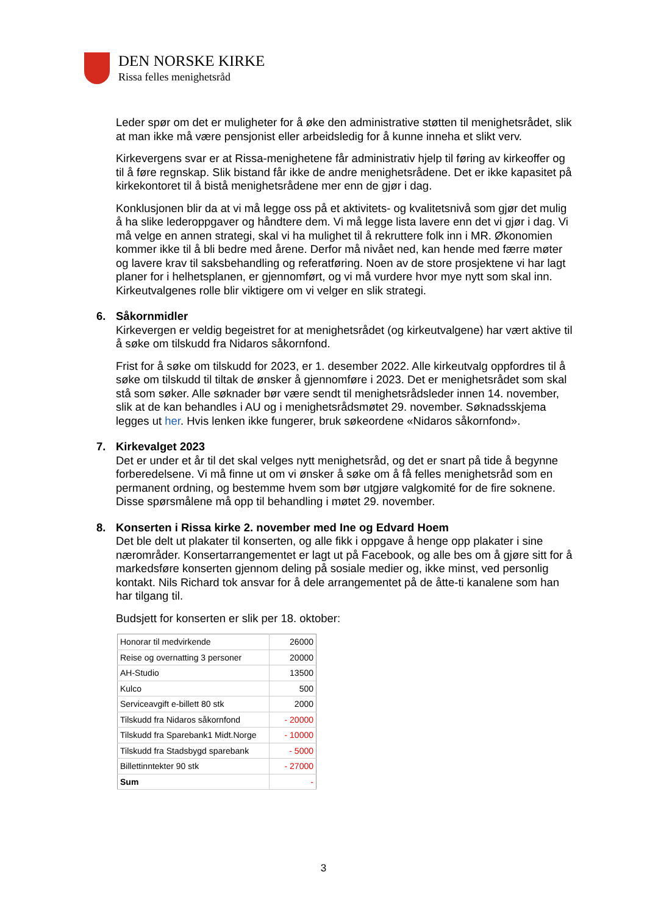DEN NORSKE KIRKE
Rissa felles menighetsråd
Leder spør om det er muligheter for å øke den administrative støtten til menighetsrådet, slik at man ikke må være pensjonist eller arbeidsledig for å kunne inneha et slikt verv.
Kirkevergens svar er at Rissa-menighetene får administrativ hjelp til føring av kirkeoffer og til å føre regnskap. Slik bistand får ikke de andre menighetsrådene. Det er ikke kapasitet på kirkekontoret til å bistå menighetsrådene mer enn de gjør i dag.
Konklusjonen blir da at vi må legge oss på et aktivitets- og kvalitetsnivå som gjør det mulig å ha slike lederoppgaver og håndtere dem. Vi må legge lista lavere enn det vi gjør i dag. Vi må velge en annen strategi, skal vi ha mulighet til å rekruttere folk inn i MR. Økonomien kommer ikke til å bli bedre med årene. Derfor må nivået ned, kan hende med færre møter og lavere krav til saksbehandling og referatføring. Noen av de store prosjektene vi har lagt planer for i helhetsplanen, er gjennomført, og vi må vurdere hvor mye nytt som skal inn. Kirkeutvalgenes rolle blir viktigere om vi velger en slik strategi.
6. Såkornmidler
Kirkevergen er veldig begeistret for at menighetsrådet (og kirkeutvalgene) har vært aktive til å søke om tilskudd fra Nidaros såkornfond.
Frist for å søke om tilskudd for 2023, er 1. desember 2022. Alle kirkeutvalg oppfordres til å søke om tilskudd til tiltak de ønsker å gjennomføre i 2023. Det er menighetsrådet som skal stå som søker. Alle søknader bør være sendt til menighetsrådsleder innen 14. november, slik at de kan behandles i AU og i menighetsrådsmøtet 29. november. Søknadsskjema legges ut her. Hvis lenken ikke fungerer, bruk søkeordene «Nidaros såkornfond».
7. Kirkevalget 2023
Det er under et år til det skal velges nytt menighetsråd, og det er snart på tide å begynne forberedelsene. Vi må finne ut om vi ønsker å søke om å få felles menighetsråd som en permanent ordning, og bestemme hvem som bør utgjøre valgkomité for de fire soknene. Disse spørsmålene må opp til behandling i møtet 29. november.
8. Konserten i Rissa kirke 2. november med Ine og Edvard Hoem
Det ble delt ut plakater til konserten, og alle fikk i oppgave å henge opp plakater i sine nærområder. Konsertarrangementet er lagt ut på Facebook, og alle bes om å gjøre sitt for å markedsføre konserten gjennom deling på sosiale medier og, ikke minst, ved personlig kontakt. Nils Richard tok ansvar for å dele arrangementet på de åtte-ti kanalene som han har tilgang til.
Budsjett for konserten er slik per 18. oktober:
| Honorar til medvirkende | 26000 |
| Reise og overnatting 3 personer | 20000 |
| AH-Studio | 13500 |
| Kulco | 500 |
| Serviceavgift e-billett 80 stk | 2000 |
| Tilskudd fra Nidaros såkornfond | - 20000 |
| Tilskudd fra Sparebank1 Midt.Norge | - 10000 |
| Tilskudd fra Stadsbygd sparebank | - 5000 |
| Billettinntekter 90 stk | - 27000 |
| Sum | - |
3